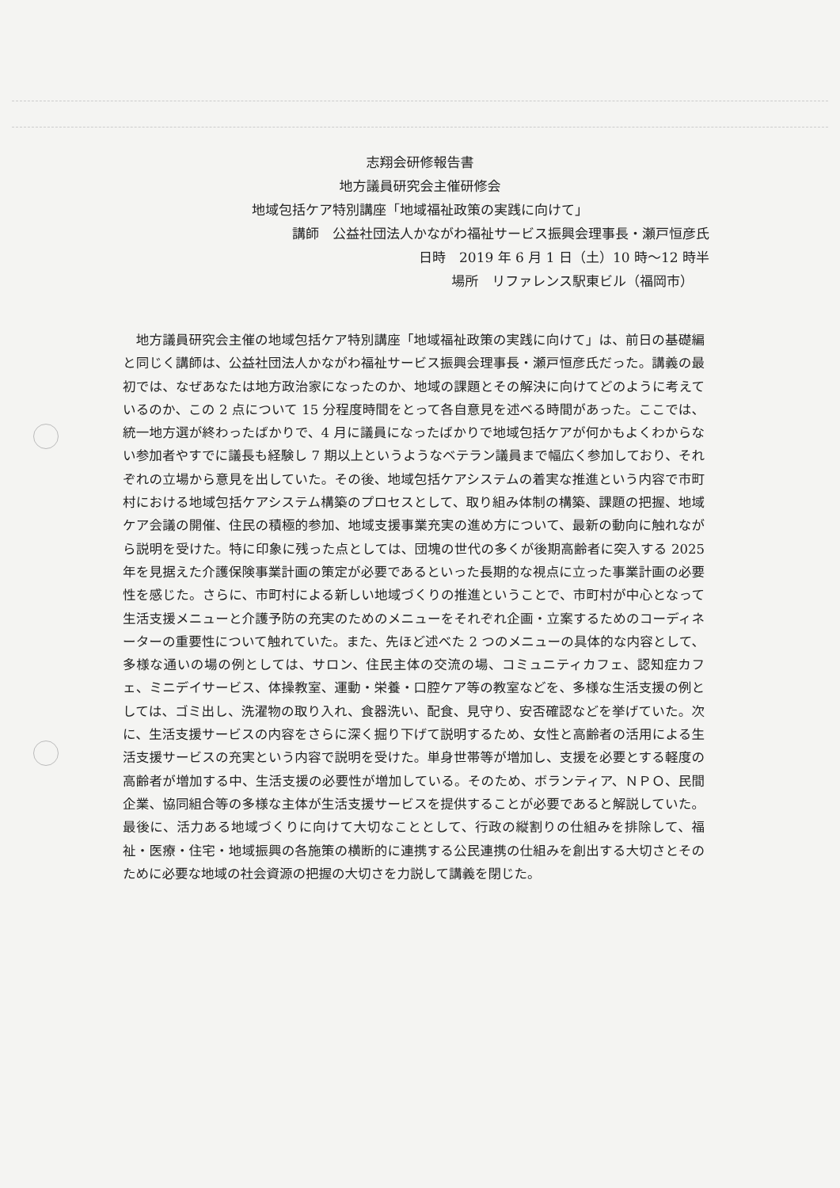志翔会研修報告書
地方議員研究会主催研修会
地域包括ケア特別講座「地域福祉政策の実践に向けて」
講師　公益社団法人かながわ福祉サービス振興会理事長・瀬戸恒彦氏
日時　2019 年 6 月 1 日（土）10 時～12 時半
場所　リファレンス駅東ビル（福岡市）
　地方議員研究会主催の地域包括ケア特別講座「地域福祉政策の実践に向けて」は、前日の基礎編と同じく講師は、公益社団法人かながわ福祉サービス振興会理事長・瀬戸恒彦氏だった。講義の最初では、なぜあなたは地方政治家になったのか、地域の課題とその解決に向けてどのように考えているのか、この 2 点について 15 分程度時間をとって各自意見を述べる時間があった。ここでは、統一地方選が終わったばかりで、4 月に議員になったばかりで地域包括ケアが何かもよくわからない参加者やすでに議長も経験し 7 期以上というようなベテラン議員まで幅広く参加しており、それぞれの立場から意見を出していた。その後、地域包括ケアシステムの着実な推進という内容で市町村における地域包括ケアシステム構築のプロセスとして、取り組み体制の構築、課題の把握、地域ケア会議の開催、住民の積極的参加、地域支援事業充実の進め方について、最新の動向に触れながら説明を受けた。特に印象に残った点としては、団塊の世代の多くが後期高齢者に突入する 2025 年を見据えた介護保険事業計画の策定が必要であるといった長期的な視点に立った事業計画の必要性を感じた。さらに、市町村による新しい地域づくりの推進ということで、市町村が中心となって生活支援メニューと介護予防の充実のためのメニューをそれぞれ企画・立案するためのコーディネーターの重要性について触れていた。また、先ほど述べた 2 つのメニューの具体的な内容として、多様な通いの場の例としては、サロン、住民主体の交流の場、コミュニティカフェ、認知症カフェ、ミニデイサービス、体操教室、運動・栄養・口腔ケア等の教室などを、多様な生活支援の例としては、ゴミ出し、洗濯物の取り入れ、食器洗い、配食、見守り、安否確認などを挙げていた。次に、生活支援サービスの内容をさらに深く掘り下げて説明するため、女性と高齢者の活用による生活支援サービスの充実という内容で説明を受けた。単身世帯等が増加し、支援を必要とする軽度の高齢者が増加する中、生活支援の必要性が増加している。そのため、ボランティア、ＮＰＯ、民間企業、協同組合等の多様な主体が生活支援サービスを提供することが必要であると解説していた。最後に、活力ある地域づくりに向けて大切なこととして、行政の縦割りの仕組みを排除して、福祉・医療・住宅・地域振興の各施策の横断的に連携する公民連携の仕組みを創出する大切さとそのために必要な地域の社会資源の把握の大切さを力説して講義を閉じた。